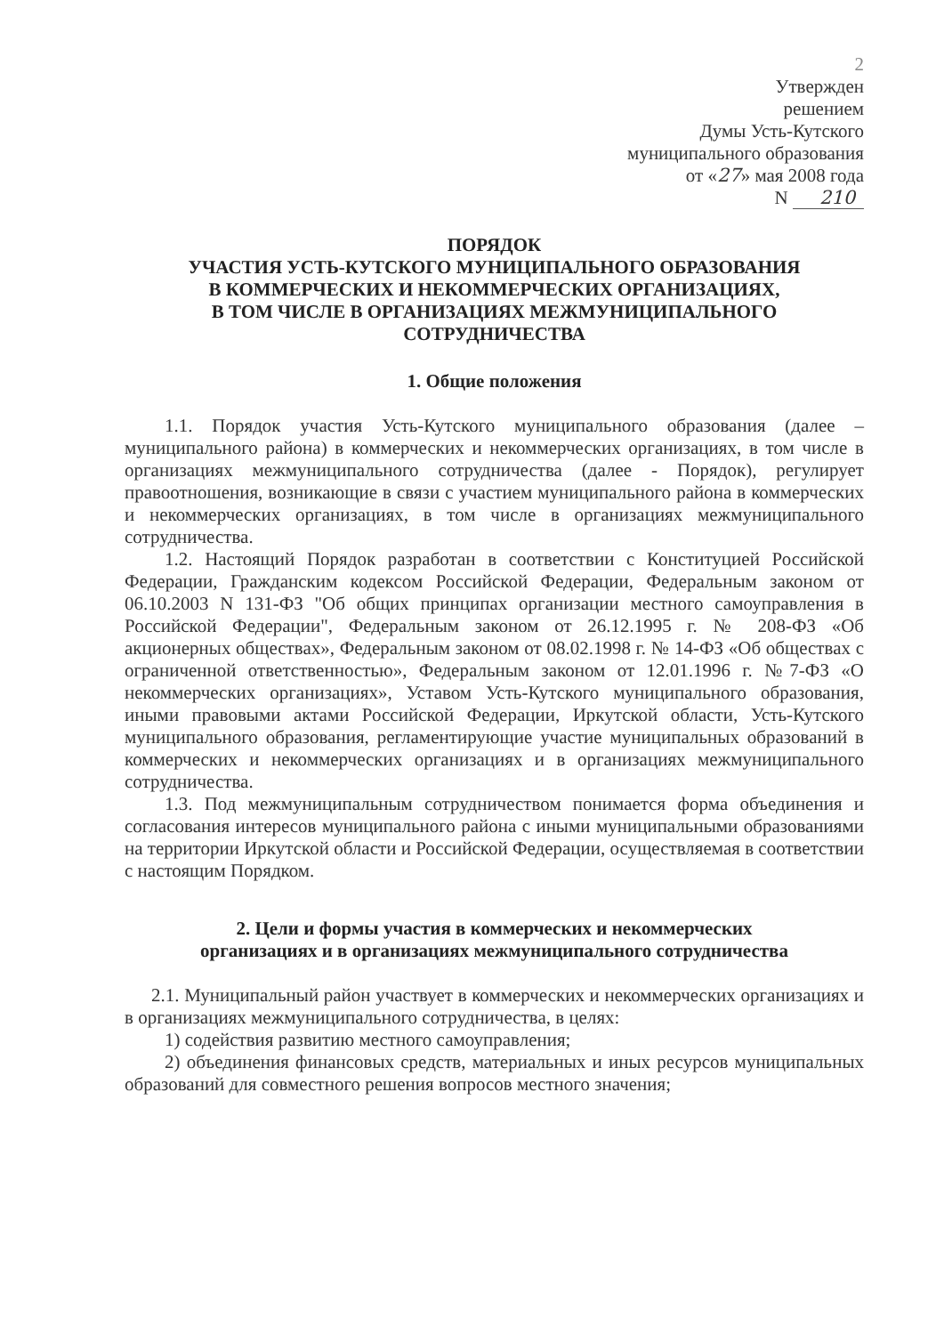2
Утвержден
решением
Думы Усть-Кутского
муниципального образования
от «27» мая 2008 года
N 210
ПОРЯДОК
УЧАСТИЯ УСТЬ-КУТСКОГО МУНИЦИПАЛЬНОГО ОБРАЗОВАНИЯ
В КОММЕРЧЕСКИХ И НЕКОММЕРЧЕСКИХ ОРГАНИЗАЦИЯХ,
В ТОМ ЧИСЛЕ В ОРГАНИЗАЦИЯХ МЕЖМУНИЦИПАЛЬНОГО
СОТРУДНИЧЕСТВА
1. Общие положения
1.1. Порядок участия Усть-Кутского муниципального образования (далее – муниципального района) в коммерческих и некоммерческих организациях, в том числе в организациях межмуниципального сотрудничества (далее - Порядок), регулирует правоотношения, возникающие в связи с участием муниципального района в коммерческих и некоммерческих организациях, в том числе в организациях межмуниципального сотрудничества.
1.2. Настоящий Порядок разработан в соответствии с Конституцией Российской Федерации, Гражданским кодексом Российской Федерации, Федеральным законом от 06.10.2003 N 131-ФЗ "Об общих принципах организации местного самоуправления в Российской Федерации", Федеральным законом от 26.12.1995 г. № 208-ФЗ «Об акционерных обществах», Федеральным законом от 08.02.1998 г. № 14-ФЗ «Об обществах с ограниченной ответственностью», Федеральным законом от 12.01.1996 г. №7-ФЗ «О некоммерческих организациях», Уставом Усть-Кутского муниципального образования, иными правовыми актами Российской Федерации, Иркутской области, Усть-Кутского муниципального образования, регламентирующие участие муниципальных образований в коммерческих и некоммерческих организациях и в организациях межмуниципального сотрудничества.
1.3. Под межмуниципальным сотрудничеством понимается форма объединения и согласования интересов муниципального района с иными муниципальными образованиями на территории Иркутской области и Российской Федерации, осуществляемая в соответствии с настоящим Порядком.
2. Цели и формы участия в коммерческих и некоммерческих
организациях и в организациях межмуниципального сотрудничества
2.1. Муниципальный район участвует в коммерческих и некоммерческих организациях и в организациях межмуниципального сотрудничества, в целях:
1) содействия развитию местного самоуправления;
2) объединения финансовых средств, материальных и иных ресурсов муниципальных образований для совместного решения вопросов местного значения;